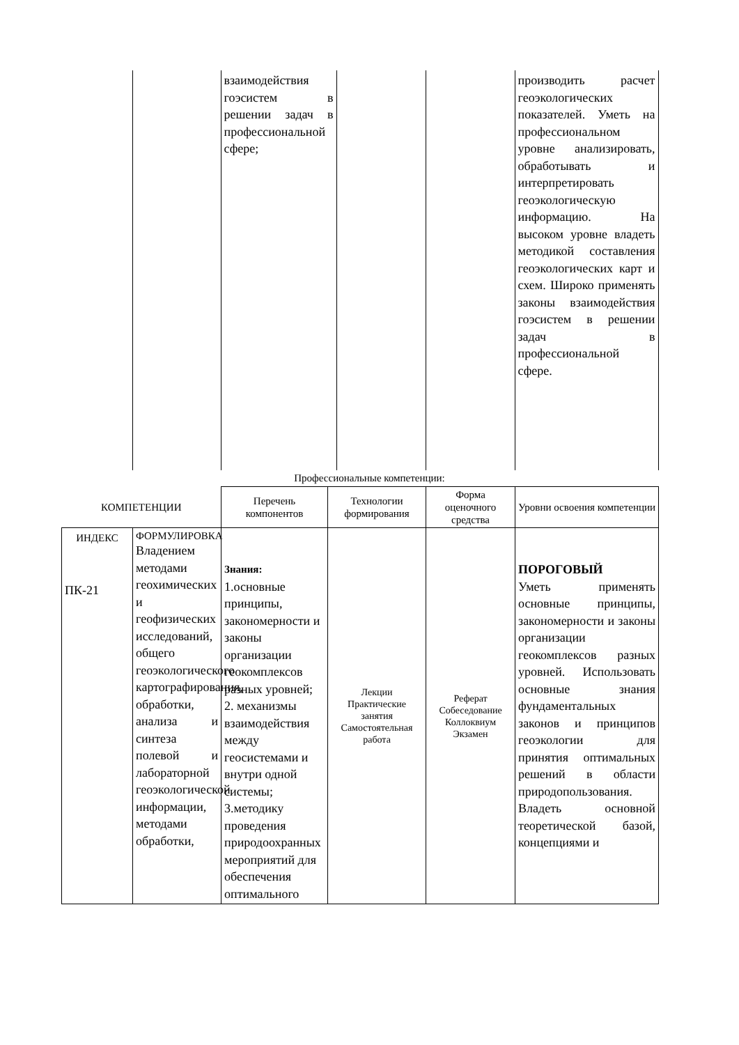| | | взаимодействия гоэсистем в решении задач в профессиональной сфере; | | | производить расчет геоэкологических показателей. Уметь на профессиональном уровне анализировать, обработывать и интерпретировать геоэкологическую информацию. На высоком уровне владеть методикой составления геоэкологических карт и схем. Широко применять законы взаимодействия гоэсистем в решении задач в профессиональной сфере. |
Профессиональные компетенции:
| КОМПЕТЕНЦИИ | | Перечень компонентов | Технологии формирования | Форма оценочного средства | Уровни освоения компетенции |
| --- | --- | --- | --- | --- | --- |
| ИНДЕКС ПК-21 | ФОРМУЛИРОВКА Владением методами геохимических и геофизических исследований, общего геоэкологического картографирования, обработки, анализа и синтеза полевой и лабораторной геоэкологической информации, методами обработки, | Знания: 1.основные принципы, закономерности и законы организации геокомплексов разных уровней; 2. механизмы взаимодействия между геосистемами и внутри одной системы; 3.методику проведения природоохранных мероприятий для обеспечения оптимального | Лекции Практические занятия Самостоятельная работа | Реферат Собеседование Коллоквиум Экзамен | ПОРОГОВЫЙ Уметь применять основные принципы, закономерности и законы организации геокомплексов разных уровней. Использовать основные знания фундаментальных законов и принципов геоэкологии для принятия оптимальных решений в области природопользования. Владеть основной теоретической базой, концепциями и |